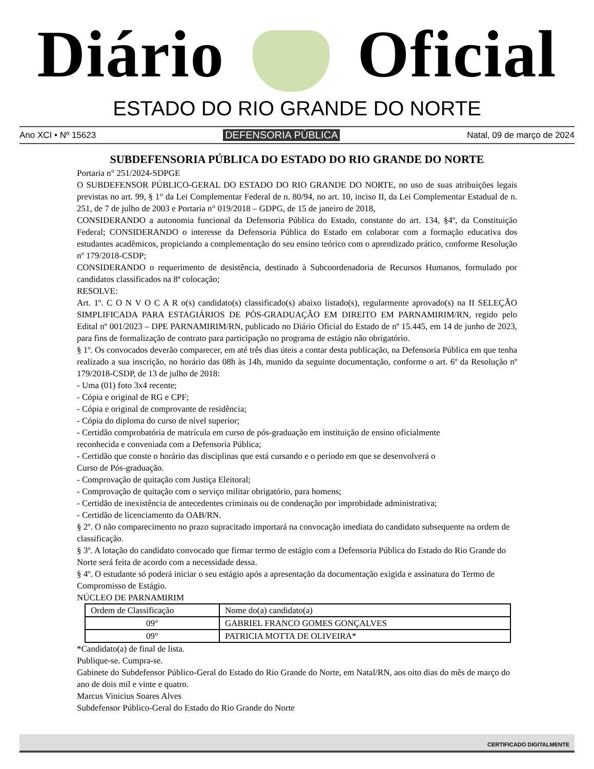Diário Oficial
ESTADO DO RIO GRANDE DO NORTE
Ano XCI • Nº 15623 DEFENSORIA PÚBLICA Natal, 09 de março de 2024
SUBDEFENSORIA PÚBLICA DO ESTADO DO RIO GRANDE DO NORTE
Portaria n° 251/2024-SDPGE
O SUBDEFENSOR PÚBLICO-GERAL DO ESTADO DO RIO GRANDE DO NORTE, no uso de suas atribuições legais previstas no art. 99, § 1° da Lei Complementar Federal de n. 80/94, no art. 10, inciso II, da Lei Complementar Estadual de n. 251, de 7 de julho de 2003 e Portaria n° 019/2018 – GDPG, de 15 de janeiro de 2018,
CONSIDERANDO a autonomia funcional da Defensoria Pública do Estado, constante do art. 134, §4º, da Constituição Federal; CONSIDERANDO o interesse da Defensoria Pública do Estado em colaborar com a formação educativa dos estudantes acadêmicos, propiciando a complementação do seu ensino teórico com o aprendizado prático, conforme Resolução nº 179/2018-CSDP;
CONSIDERANDO o requerimento de desistência, destinado à Subcoordenadoria de Recursos Humanos, formulado por candidatos classificados na 8ª colocação;
RESOLVE:
Art. 1º. C O N V O C A R o(s) candidato(s) classificado(s) abaixo listado(s), regularmente aprovado(s) na II SELEÇÃO SIMPLIFICADA PARA ESTAGIÁRIOS DE PÓS-GRADUAÇÃO EM DIREITO EM PARNAMIRIM/RN, regido pelo Edital nº 001/2023 – DPE PARNAMIRIM/RN, publicado no Diário Oficial do Estado de nº 15.445, em 14 de junho de 2023, para fins de formalização de contrato para participação no programa de estágio não obrigatório.
§ 1º. Os convocados deverão comparecer, em até três dias úteis a contar desta publicação, na Defensoria Pública em que tenha realizado a sua inscrição, no horário das 08h às 14h, munido da seguinte documentação, conforme o art. 6º da Resolução nº 179/2018-CSDP, de 13 de julho de 2018:
- Uma (01) foto 3x4 recente;
- Cópia e original de RG e CPF;
- Cópia e original de comprovante de residência;
- Cópia do diploma do curso de nível superior;
- Certidão comprobatória de matrícula em curso de pós-graduação em instituição de ensino oficialmente
reconhecida e conveniada com a Defensoria Pública;
- Certidão que conste o horário das disciplinas que está cursando e o período em que se desenvolverá o
Curso de Pós-graduação.
- Comprovação de quitação com Justiça Eleitoral;
- Comprovação de quitação com o serviço militar obrigatório, para homens;
- Certidão de inexistência de antecedentes criminais ou de condenação por improbidade administrativa;
- Certidão de licenciamento da OAB/RN.
§ 2º. O não comparecimento no prazo supracitado importará na convocação imediata do candidato subsequente na ordem de classificação.
§ 3º. A lotação do candidato convocado que firmar termo de estágio com a Defensoria Pública do Estado do Rio Grande do Norte será feita de acordo com a necessidade dessa.
§ 4º. O estudante só poderá iniciar o seu estágio após a apresentação da documentação exigida e assinatura do Termo de Compromisso de Estágio.
NÚCLEO DE PARNAMIRIM
| Ordem de Classificação | Nome do(a) candidato(a) |
| --- | --- |
| 09° | GABRIEL FRANCO GOMES GONÇALVES |
| 09° | PATRICIA MOTTA DE OLIVEIRA* |
*Candidato(a) de final de lista.
Publique-se. Cumpra-se.
Gabinete do Subdefensor Público-Geral do Estado do Rio Grande do Norte, em Natal/RN, aos oito dias do mês de março do ano de dois mil e vinte e quatro.
Marcus Vinicius Soares Alves
Subdefensor Público-Geral do Estado do Rio Grande do Norte
CERTIFICADO DIGITALMENTE